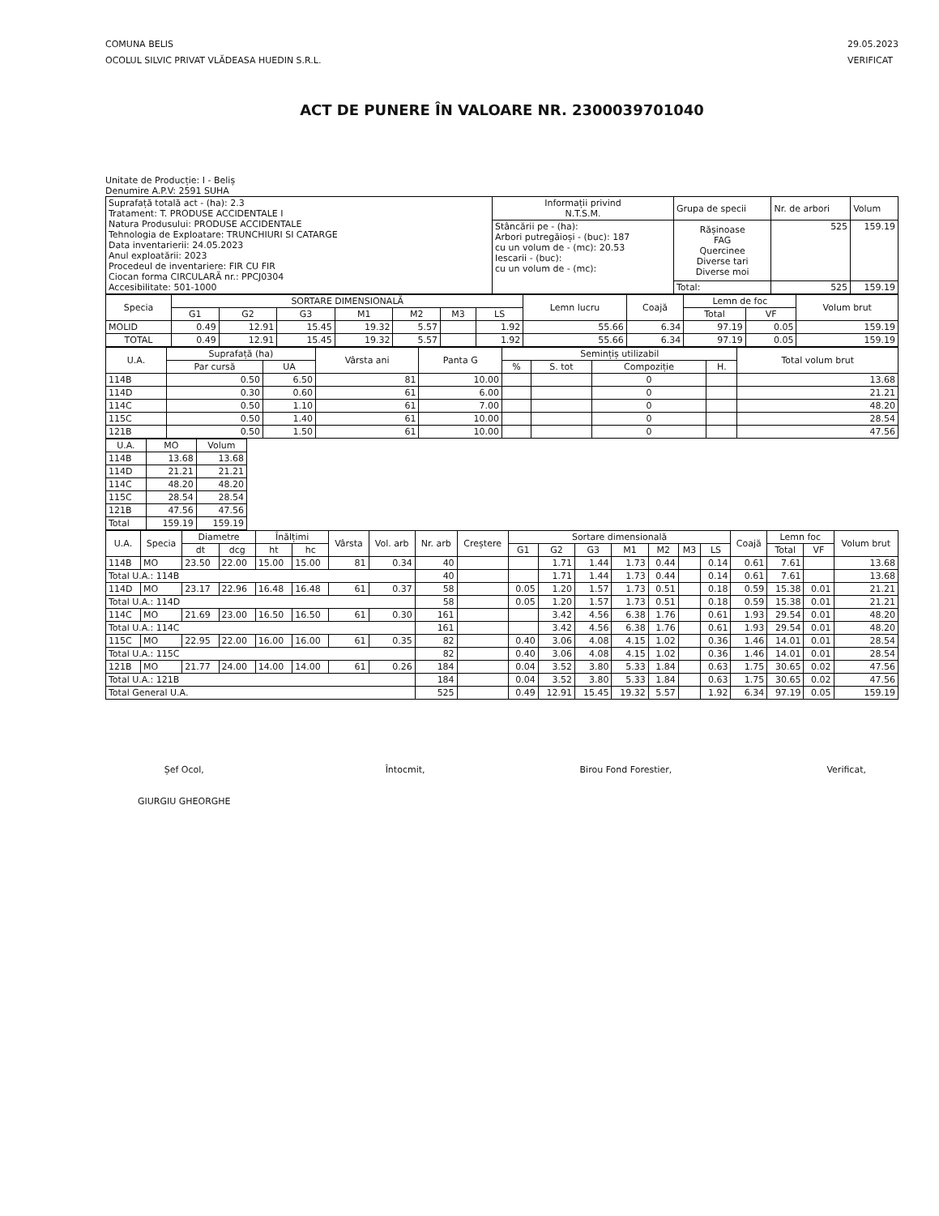COMUNA BELIS
OCOLUL SILVIC PRIVAT VLĂDEASA HUEDIN S.R.L.
29.05.2023
VERIFICAT
ACT DE PUNERE ÎN VALOARE NR. 2300039701040
Unitate de Producție: I - Beliș
Denumire A.P.V: 2591 SUHA
| Suprafață totală act - (ha): 2.3 Tratament: T. PRODUSE ACCIDENTALE I Natura Produsului: PRODUSE ACCIDENTALE Tehnologia de Exploatare: TRUNCHIURI SI CATARGE Data inventarierii: 24.05.2023 Anul exploatării: 2023 Procedeul de inventariere: FIR CU FIR Ciocan forma CIRCULARĂ nr.: PPCJ0304 Accesibilitate: 501-1000 | Informații privind N.T.S.M. | Grupa de specii | Nr. de arbori | Volum |
| | Stâncării pe - (ha): Arbori putregăioși - (buc): 187 cu un volum de - (mc): 20.53 Iescarii - (buc): cu un volum de - (mc): | Rășinoase FAG Quercinee Diverse tari Diverse moi | 525 | 159.19 |
| | | Total: | 525 | 159.19 |
| Specia | SORTARE DIMENSIONALĂ | | | | | | | Lemn lucru | Coajă | Lemn de foc | | Volum brut |
| --- | --- | --- | --- | --- | --- | --- | --- | --- | --- | --- | --- | --- |
| | G1 | G2 | G3 | M1 | M2 | M3 | LS | | | Total | VF | |
| MOLID | 0.49 | 12.91 | 15.45 | 19.32 | 5.57 | | 1.92 | 55.66 | 6.34 | 97.19 | 0.05 | 159.19 |
| TOTAL | 0.49 | 12.91 | 15.45 | 19.32 | 5.57 | | 1.92 | 55.66 | 6.34 | 97.19 | 0.05 | 159.19 |
| U.A. | Suprafață (ha) | | Vârsta ani | Panta G | Semințiș utilizabil | | | | Total volum brut |
| --- | --- | --- | --- | --- | --- | --- | --- | --- | --- |
| | Par cursă | UA | | | % | S. tot | Compoziție | H. | |
| 114B | 0.50 | 6.50 | 81 | 10.00 | | | 0 | | 13.68 |
| 114D | 0.30 | 0.60 | 61 | 6.00 | | | 0 | | 21.21 |
| 114C | 0.50 | 1.10 | 61 | 7.00 | | | 0 | | 48.20 |
| 115C | 0.50 | 1.40 | 61 | 10.00 | | | 0 | | 28.54 |
| 121B | 0.50 | 1.50 | 61 | 10.00 | | | 0 | | 47.56 |
| U.A. | MO | Volum |
| --- | --- | --- |
| 114B | 13.68 | 13.68 |
| 114D | 21.21 | 21.21 |
| 114C | 48.20 | 48.20 |
| 115C | 28.54 | 28.54 |
| 121B | 47.56 | 47.56 |
| Total | 159.19 | 159.19 |
| U.A. | Specia | Diametre | | Înălțimi | | Vârsta | Vol. arb | Nr. arb | Creștere | Sortare dimensională | | | | | | | Coajă | Lemn foc | | Volum brut |
| --- | --- | --- | --- | --- | --- | --- | --- | --- | --- | --- | --- | --- | --- | --- | --- | --- | --- | --- | --- | --- |
| | | dt | dcg | ht | hc | | | | | G1 | G2 | G3 | M1 | M2 | M3 | LS | | Total | VF | |
| 114B | MO | 23.50 | 22.00 | 15.00 | 15.00 | 81 | 0.34 | 40 | | | 1.71 | 1.44 | 1.73 | 0.44 | | 0.14 | 0.61 | 7.61 | | 13.68 |
| Total U.A.: 114B | | | | | | | | 40 | | | 1.71 | 1.44 | 1.73 | 0.44 | | 0.14 | 0.61 | 7.61 | | 13.68 |
| 114D | MO | 23.17 | 22.96 | 16.48 | 16.48 | 61 | 0.37 | 58 | | 0.05 | 1.20 | 1.57 | 1.73 | 0.51 | | 0.18 | 0.59 | 15.38 | 0.01 | 21.21 |
| Total U.A.: 114D | | | | | | | | 58 | | 0.05 | 1.20 | 1.57 | 1.73 | 0.51 | | 0.18 | 0.59 | 15.38 | 0.01 | 21.21 |
| 114C | MO | 21.69 | 23.00 | 16.50 | 16.50 | 61 | 0.30 | 161 | | | 3.42 | 4.56 | 6.38 | 1.76 | | 0.61 | 1.93 | 29.54 | 0.01 | 48.20 |
| Total U.A.: 114C | | | | | | | | 161 | | | 3.42 | 4.56 | 6.38 | 1.76 | | 0.61 | 1.93 | 29.54 | 0.01 | 48.20 |
| 115C | MO | 22.95 | 22.00 | 16.00 | 16.00 | 61 | 0.35 | 82 | | 0.40 | 3.06 | 4.08 | 4.15 | 1.02 | | 0.36 | 1.46 | 14.01 | 0.01 | 28.54 |
| Total U.A.: 115C | | | | | | | | 82 | | 0.40 | 3.06 | 4.08 | 4.15 | 1.02 | | 0.36 | 1.46 | 14.01 | 0.01 | 28.54 |
| 121B | MO | 21.77 | 24.00 | 14.00 | 14.00 | 61 | 0.26 | 184 | | 0.04 | 3.52 | 3.80 | 5.33 | 1.84 | | 0.63 | 1.75 | 30.65 | 0.02 | 47.56 |
| Total U.A.: 121B | | | | | | | | 184 | | 0.04 | 3.52 | 3.80 | 5.33 | 1.84 | | 0.63 | 1.75 | 30.65 | 0.02 | 47.56 |
| Total General U.A. | | | | | | | | 525 | | 0.49 | 12.91 | 15.45 | 19.32 | 5.57 | | 1.92 | 6.34 | 97.19 | 0.05 | 159.19 |
Șef Ocol,
GIURGIU GHEORGHE
Întocmit, Birou Fond Forestier, Verificat,